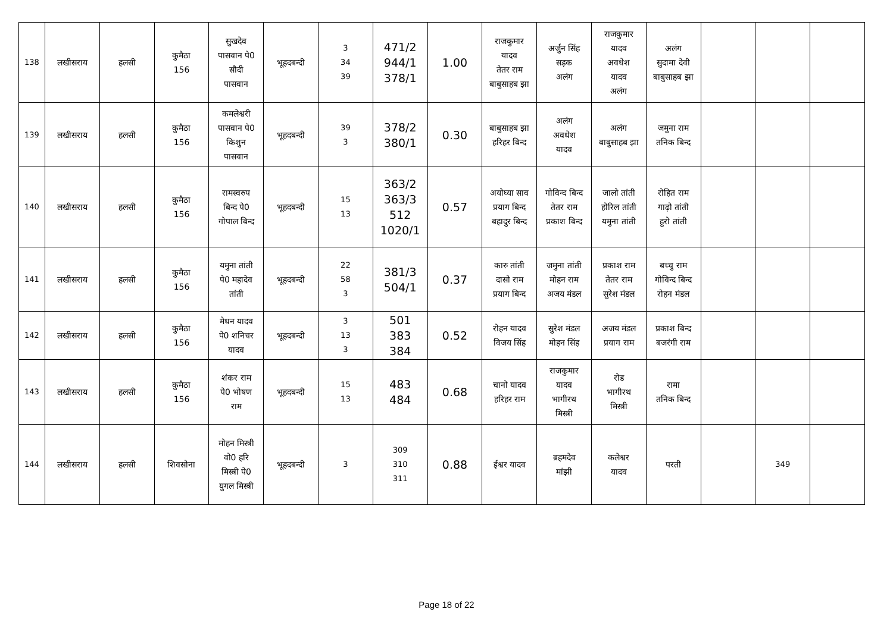| 138 | लखीसराय | हलसी | कुमैठा 156 | सुखदेव पासवान पे0 सौदी पासवान | भूहदबन्दी | 3 34 39 | 471/2 944/1 378/1 | 1.00 | राजकुमार यादव तेतर राम बाबुसाहब झा | अर्जुन सिंह सड़क अलंग | राजकुमार यादव अवधेश यादव अलंग | अलंग सुदामा देवी बाबुसाहब झा | | | |
| 139 | लखीसराय | हलसी | कुमैठा 156 | कमलेश्वरी पासवान पे0 किशुन पासवान | भूहदबन्दी | 39 3 | 378/2 380/1 | 0.30 | बाबुसाहब झा हरिहर बिन्द | अलंग अवधेश यादव | अलंग बाबुसाहब झा | जमुना राम तनिक बिन्द | | | |
| 140 | लखीसराय | हलसी | कुमैठा 156 | रामस्वरुप बिन्द पे0 गोपाल बिन्द | भूहदबन्दी | 15 13 | 363/2 363/3 512 1020/1 | 0.57 | अयोघ्या साव प्रयाग बिन्द बहादुर बिन्द | गोविन्द बिन्द तेतर राम प्रकाश बिन्द | जालो तांती होरिल तांती यमुना तांती | रोहित राम गाढ़ो तांती हुरो तांती | | | |
| 141 | लखीसराय | हलसी | कुमैठा 156 | यमुना तांती पे0 महादेव तांती | भूहदबन्दी | 22 58 3 | 381/3 504/1 | 0.37 | कारु तांती दासो राम प्रयाग बिन्द | जमुना तांती मोहन राम अजय मंडल | प्रकाश राम तेतर राम सुरेश मंडल | बच्चु राम गोविन्द बिन्द रोहन मंडल | | | |
| 142 | लखीसराय | हलसी | कुमैठा 156 | मेधन यादव पे0 शनिचर यादव | भूहदबन्दी | 3 13 3 | 501 383 384 | 0.52 | रोहन यादव विजय सिंह | सुरेश मंडल मोहन सिंह | अजय मंडल प्रयाग राम | प्रकाश बिन्द बजरंगी राम | | | |
| 143 | लखीसराय | हलसी | कुमैठा 156 | शंकर राम पे0 भोषण राम | भूहदबन्दी | 15 13 | 483 484 | 0.68 | चानो यादव हरिहर राम | राजकुमार यादव भागीरथ मिस्त्री | रोड भागीरथ मिस्त्री | रामा तनिक बिन्द | | | |
| 144 | लखीसराय | हलसी | शिवसोना | मोहन मिस्त्री वो0 हरि मिस्त्री पे0 युगल मिस्त्री | भूहदबन्दी | 3 | 309 310 311 | 0.88 | ईश्वर यादव | ब्रहमदेव मांझी | कलेश्वर यादव | परती | | 349 | |
Page 18 of 22